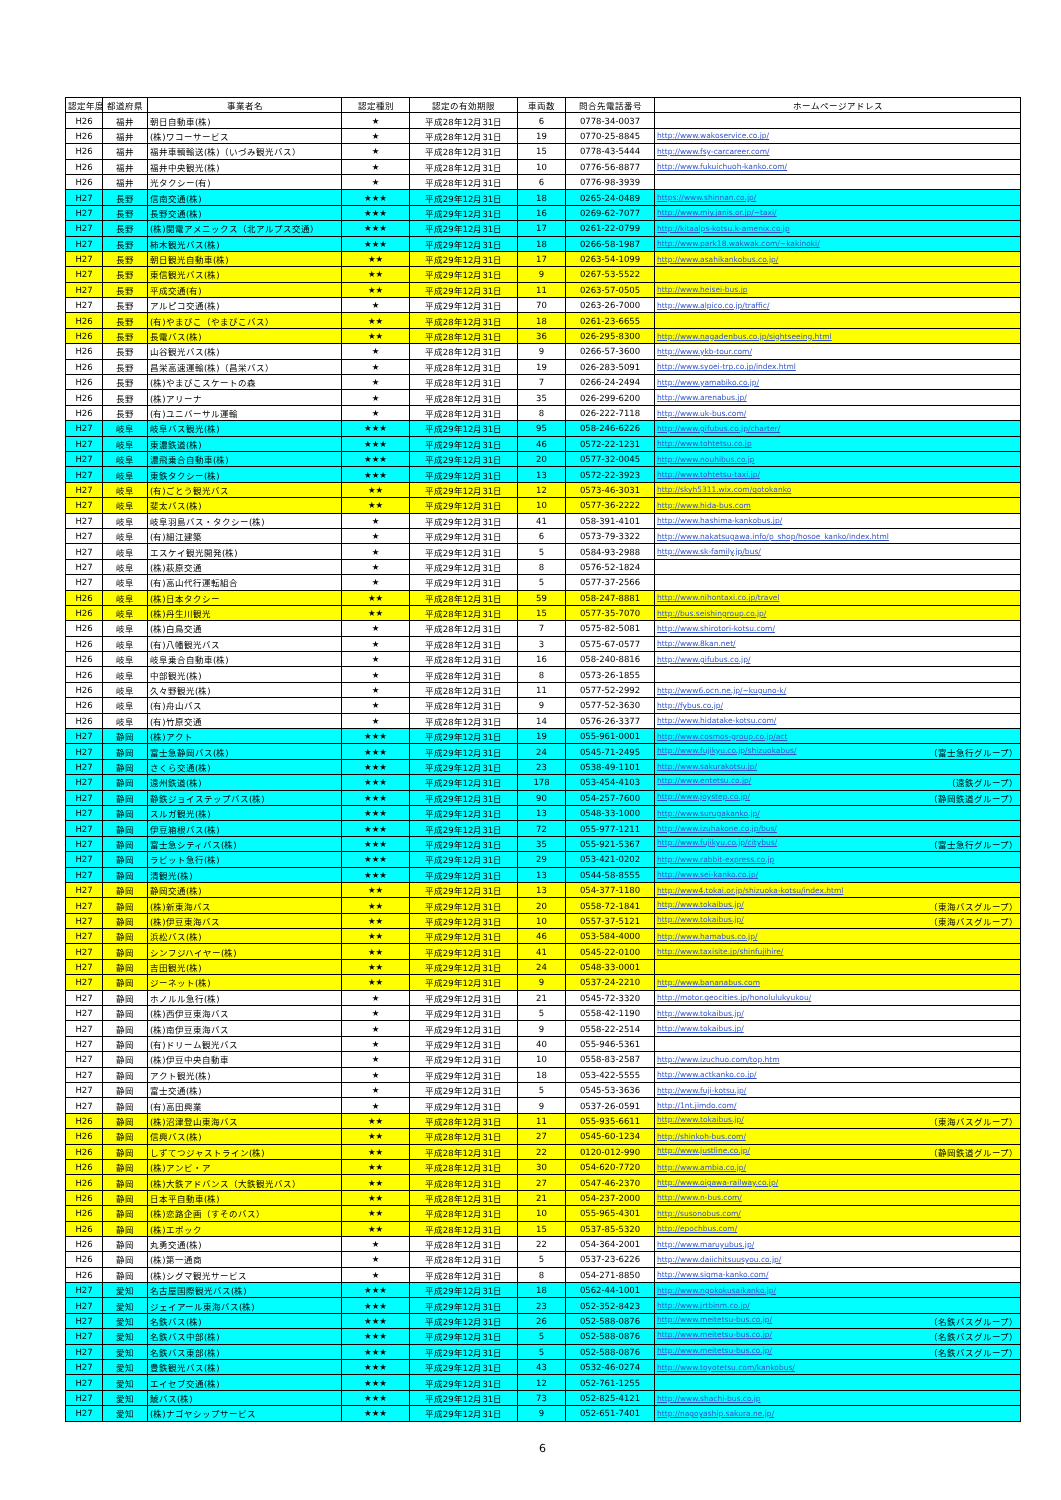| 認定年度 | 都道府県 | 事業者名 | 認定種別 | 認定の有効期限 | 車両数 | 問合先電話番号 | ホームページアドレス |
| --- | --- | --- | --- | --- | --- | --- | --- |
| H26 | 福井 | 朝日自動車(株) | ★ | 平成28年12月31日 | 6 | 0778-34-0037 | |
| H26 | 福井 | (株)ワコーサービス | ★ | 平成28年12月31日 | 19 | 0770-25-8845 | http://www.wakoservice.co.jp/ |
| H26 | 福井 | 福井車輌輸送(株)（いづみ観光バス） | ★ | 平成28年12月31日 | 15 | 0778-43-5444 | http://www.fsy-carcareer.com/ |
| H26 | 福井 | 福井中央観光(株) | ★ | 平成28年12月31日 | 10 | 0776-56-8877 | http://www.fukuichuoh-kanko.com/ |
| H26 | 福井 | 光タクシー(有) | ★ | 平成28年12月31日 | 6 | 0776-98-3939 | |
| H27 | 長野 | 信南交通(株) | ★★★ | 平成29年12月31日 | 18 | 0265-24-0489 | https://www.shinnan.co.jp/ |
| H27 | 長野 | 長野交通(株) | ★★★ | 平成29年12月31日 | 16 | 0269-62-7077 | http://www.miy.janis.or.jp/~taxi/ |
| H27 | 長野 | (株)関電アメニックス（北アルプス交通） | ★★★ | 平成29年12月31日 | 17 | 0261-22-0799 | http://kitaalps-kotsu.k-amenix.co.jp |
| H27 | 長野 | 柿木観光バス(株) | ★★★ | 平成29年12月31日 | 18 | 0266-58-1987 | http://www.park18.wakwak.com/~kakinoki/ |
| H27 | 長野 | 朝日観光自動車(株) | ★★ | 平成29年12月31日 | 17 | 0263-54-1099 | http://www.asahikankobus.co.jp/ |
| H27 | 長野 | 東信観光バス(株) | ★★ | 平成29年12月31日 | 9 | 0267-53-5522 | |
| H27 | 長野 | 平成交通(有) | ★★ | 平成29年12月31日 | 11 | 0263-57-0505 | http://www.heisei-bus.jp |
| H27 | 長野 | アルピコ交通(株) | ★ | 平成29年12月31日 | 70 | 0263-26-7000 | http://www.alpico.co.jp/traffic/ |
| H26 | 長野 | (有)やまびこ（やまびこバス） | ★★ | 平成28年12月31日 | 18 | 0261-23-6655 | |
| H26 | 長野 | 長電バス(株) | ★★ | 平成28年12月31日 | 36 | 026-295-8300 | http://www.nagadenbus.co.jp/sightseeing.html |
| H26 | 長野 | 山谷観光バス(株) | ★ | 平成28年12月31日 | 9 | 0266-57-3600 | http://www.ykb-tour.com/ |
| H26 | 長野 | 昌栄高速運輸(株)（昌栄バス） | ★ | 平成28年12月31日 | 19 | 026-283-5091 | http://www.syoei-trp.co.jp/index.html |
| H26 | 長野 | (株)やまびこスケートの森 | ★ | 平成28年12月31日 | 7 | 0266-24-2494 | http://www.yamabiko.co.jp/ |
| H26 | 長野 | (株)アリーナ | ★ | 平成28年12月31日 | 35 | 026-299-6200 | http://www.arenabus.jp/ |
| H26 | 長野 | (有)ユニバーサル運輸 | ★ | 平成28年12月31日 | 8 | 026-222-7118 | http://www.uk-bus.com/ |
| H27 | 岐阜 | 岐阜バス観光(株) | ★★★ | 平成29年12月31日 | 95 | 058-246-6226 | http://www.gifubus.co.jp/charter/ |
| H27 | 岐阜 | 東濃鉄道(株) | ★★★ | 平成29年12月31日 | 46 | 0572-22-1231 | http://www.tohtetsu.co.jp |
| H27 | 岐阜 | 濃飛乗合自動車(株) | ★★★ | 平成29年12月31日 | 20 | 0577-32-0045 | http://www.nouhibus.co.jp |
| H27 | 岐阜 | 東鉄タクシー(株) | ★★★ | 平成29年12月31日 | 13 | 0572-22-3923 | http://www.tohtetsu-taxi.jp/ |
| H27 | 岐阜 | (有)ごとう観光バス | ★★ | 平成29年12月31日 | 12 | 0573-46-3031 | http://skyh5311.wix.com/gotokanko |
| H27 | 岐阜 | 斐太バス(株) | ★★ | 平成29年12月31日 | 10 | 0577-36-2222 | http://www.hida-bus.com |
| H27 | 岐阜 | 岐阜羽島バス・タクシー(株) | ★ | 平成29年12月31日 | 41 | 058-391-4101 | http://www.hashima-kankobus.jp/ |
| H27 | 岐阜 | (有)細江建築 | ★ | 平成29年12月31日 | 6 | 0573-79-3322 | http://www.nakatsugawa.info/p_shop/hosoe_kanko/index.html |
| H27 | 岐阜 | エスケイ観光開発(株) | ★ | 平成29年12月31日 | 5 | 0584-93-2988 | http://www.sk-family.jp/bus/ |
| H27 | 岐阜 | (株)萩原交通 | ★ | 平成29年12月31日 | 8 | 0576-52-1824 | |
| H27 | 岐阜 | (有)高山代行運転組合 | ★ | 平成29年12月31日 | 5 | 0577-37-2566 | |
| H26 | 岐阜 | (株)日本タクシー | ★★ | 平成28年12月31日 | 59 | 058-247-8881 | http://www.nihontaxi.co.jp/travel |
| H26 | 岐阜 | (株)丹生川観光 | ★★ | 平成28年12月31日 | 15 | 0577-35-7070 | http://bus.seishingroup.co.jp/ |
| H26 | 岐阜 | (株)白鳥交通 | ★ | 平成28年12月31日 | 7 | 0575-82-5081 | http://www.shirotori-kotsu.com/ |
| H26 | 岐阜 | (有)八幡観光バス | ★ | 平成28年12月31日 | 3 | 0575-67-0577 | http://www.8kan.net/ |
| H26 | 岐阜 | 岐阜乗合自動車(株) | ★ | 平成28年12月31日 | 16 | 058-240-8816 | http://www.gifubus.co.jp/ |
| H26 | 岐阜 | 中部観光(株) | ★ | 平成28年12月31日 | 8 | 0573-26-1855 | |
| H26 | 岐阜 | 久々野観光(株) | ★ | 平成28年12月31日 | 11 | 0577-52-2992 | http://www6.ocn.ne.jp/~kuguno-k/ |
| H26 | 岐阜 | (有)舟山バス | ★ | 平成28年12月31日 | 9 | 0577-52-3630 | http://fybus.co.jp/ |
| H26 | 岐阜 | (有)竹原交通 | ★ | 平成28年12月31日 | 14 | 0576-26-3377 | http://www.hidatake-kotsu.com/ |
| H27 | 静岡 | (株)アクト | ★★★ | 平成29年12月31日 | 19 | 055-961-0001 | http://www.cosmos-group.co.jp/act |
| H27 | 静岡 | 富士急静岡バス(株) | ★★★ | 平成29年12月31日 | 24 | 0545-71-2495 | http://www.fujikyu.co.jp/shizuokabus/ （富士急行グループ） |
| H27 | 静岡 | さくら交通(株) | ★★★ | 平成29年12月31日 | 23 | 0538-49-1101 | http://www.sakurakotsu.jp/ |
| H27 | 静岡 | 遠州鉄道(株) | ★★★ | 平成29年12月31日 | 178 | 053-454-4103 | http://www.entetsu.co.jp/ （遠鉄グループ） |
| H27 | 静岡 | 静鉄ジョイステップバス(株) | ★★★ | 平成29年12月31日 | 90 | 054-257-7600 | http://www.joystep.co.jp/ （静岡鉄道グループ） |
| H27 | 静岡 | スルガ観光(株) | ★★★ | 平成29年12月31日 | 13 | 0548-33-1000 | http://www.surugakanko.jp/ |
| H27 | 静岡 | 伊豆箱根バス(株) | ★★★ | 平成29年12月31日 | 72 | 055-977-1211 | http://www.izuhakone.co.jp/bus/ |
| H27 | 静岡 | 富士急シティバス(株) | ★★★ | 平成29年12月31日 | 35 | 055-921-5367 | http://www.fujikyu.co.jp/citybus/ （富士急行グループ） |
| H27 | 静岡 | ラビット急行(株) | ★★★ | 平成29年12月31日 | 29 | 053-421-0202 | http://www.rabbit-express.co.jp |
| H27 | 静岡 | 清観光(株) | ★★★ | 平成29年12月31日 | 13 | 0544-58-8555 | http://www.sei-kanko.co.jp/ |
| H27 | 静岡 | 静岡交通(株) | ★★ | 平成29年12月31日 | 13 | 054-377-1180 | http://www4.tokai.or.jp/shizuoka-kotsu/index.html |
| H27 | 静岡 | (株)新東海バス | ★★ | 平成29年12月31日 | 20 | 0558-72-1841 | http://www.tokaibus.jp/ （東海バスグループ） |
| H27 | 静岡 | (株)伊豆東海バス | ★★ | 平成29年12月31日 | 10 | 0557-37-5121 | http://www.tokaibus.jp/ （東海バスグループ） |
| H27 | 静岡 | 浜松バス(株) | ★★ | 平成29年12月31日 | 46 | 053-584-4000 | http://www.hamabus.co.jp/ |
| H27 | 静岡 | シンフジハイヤー(株) | ★★ | 平成29年12月31日 | 41 | 0545-22-0100 | http://www.taxisite.jp/shinfujihire/ |
| H27 | 静岡 | 吉田観光(株) | ★★ | 平成29年12月31日 | 24 | 0548-33-0001 | |
| H27 | 静岡 | ジーネット(株) | ★★ | 平成29年12月31日 | 9 | 0537-24-2210 | http://www.bananabus.com |
| H27 | 静岡 | ホノルル急行(株) | ★ | 平成29年12月31日 | 21 | 0545-72-3320 | http://motor.geocities.jp/honolulukyukou/ |
| H27 | 静岡 | (株)西伊豆東海バス | ★ | 平成29年12月31日 | 5 | 0558-42-1190 | http://www.tokaibus.jp/ |
| H27 | 静岡 | (株)南伊豆東海バス | ★ | 平成29年12月31日 | 9 | 0558-22-2514 | http://www.tokaibus.jp/ |
| H27 | 静岡 | (有)ドリーム観光バス | ★ | 平成29年12月31日 | 40 | 055-946-5361 | |
| H27 | 静岡 | (株)伊豆中央自動車 | ★ | 平成29年12月31日 | 10 | 0558-83-2587 | http://www.izuchuo.com/top.htm |
| H27 | 静岡 | アクト観光(株) | ★ | 平成29年12月31日 | 18 | 053-422-5555 | http://www.actkanko.co.jp/ |
| H27 | 静岡 | 富士交通(株) | ★ | 平成29年12月31日 | 5 | 0545-53-3636 | http://www.fuji-kotsu.jp/ |
| H27 | 静岡 | (有)高田興業 | ★ | 平成29年12月31日 | 9 | 0537-26-0591 | http://1nt.jimdo.com/ |
| H26 | 静岡 | (株)沼津登山東海バス | ★★ | 平成28年12月31日 | 11 | 055-935-6611 | http://www.tokaibus.jp/ （東海バスグループ） |
| H26 | 静岡 | 信興バス(株) | ★★ | 平成28年12月31日 | 27 | 0545-60-1234 | http://shinkoh-bus.com/ |
| H26 | 静岡 | しずてつジャストライン(株) | ★★ | 平成28年12月31日 | 22 | 0120-012-990 | http://www.justline.co.jp/ （静岡鉄道グループ） |
| H26 | 静岡 | (株)アンビ・ア | ★★ | 平成28年12月31日 | 30 | 054-620-7720 | http://www.ambia.co.jp/ |
| H26 | 静岡 | (株)大鉄アドバンス（大鉄観光バス） | ★★ | 平成28年12月31日 | 27 | 0547-46-2370 | http://www.oigawa-railway.co.jp/ |
| H26 | 静岡 | 日本平自動車(株) | ★★ | 平成28年12月31日 | 21 | 054-237-2000 | http://www.n-bus.com/ |
| H26 | 静岡 | (株)恋路企画（すそのバス） | ★★ | 平成28年12月31日 | 10 | 055-965-4301 | http://susonobus.com/ |
| H26 | 静岡 | (株)エポック | ★★ | 平成28年12月31日 | 15 | 0537-85-5320 | http://epochbus.com/ |
| H26 | 静岡 | 丸勇交通(株) | ★ | 平成28年12月31日 | 22 | 054-364-2001 | http://www.maruyubus.jp/ |
| H26 | 静岡 | (株)第一通商 | ★ | 平成28年12月31日 | 5 | 0537-23-6226 | http://www.daiichitsuusyou.co.jp/ |
| H26 | 静岡 | (株)シグマ観光サービス | ★ | 平成28年12月31日 | 8 | 054-271-8850 | http://www.sigma-kanko.com/ |
| H27 | 愛知 | 名古屋国際観光バス(株) | ★★★ | 平成29年12月31日 | 18 | 0562-44-1001 | http://www.ngokokusaikanko.jp/ |
| H27 | 愛知 | ジェイアール東海バス(株) | ★★★ | 平成29年12月31日 | 23 | 052-352-8423 | http://www.jrtbinm.co.jp/ |
| H27 | 愛知 | 名鉄バス(株) | ★★★ | 平成29年12月31日 | 26 | 052-588-0876 | http://www.meitetsu-bus.co.jp/ （名鉄バスグループ） |
| H27 | 愛知 | 名鉄バス中部(株) | ★★★ | 平成29年12月31日 | 5 | 052-588-0876 | http://www.meitetsu-bus.co.jp/ （名鉄バスグループ） |
| H27 | 愛知 | 名鉄バス東部(株) | ★★★ | 平成29年12月31日 | 5 | 052-588-0876 | http://www.meitetsu-bus.co.jp/ （名鉄バスグループ） |
| H27 | 愛知 | 豊鉄観光バス(株) | ★★★ | 平成29年12月31日 | 43 | 0532-46-0274 | http://www.toyotetsu.com/kankobus/ |
| H27 | 愛知 | エイセブ交通(株) | ★★★ | 平成29年12月31日 | 12 | 052-761-1255 | |
| H27 | 愛知 | 鯱バス(株) | ★★★ | 平成29年12月31日 | 73 | 052-825-4121 | http://www.shachi-bus.co.jp |
| H27 | 愛知 | (株)ナゴヤシップサービス | ★★★ | 平成29年12月31日 | 9 | 052-651-7401 | http://nagoyaship.sakura.ne.jp/ |
6